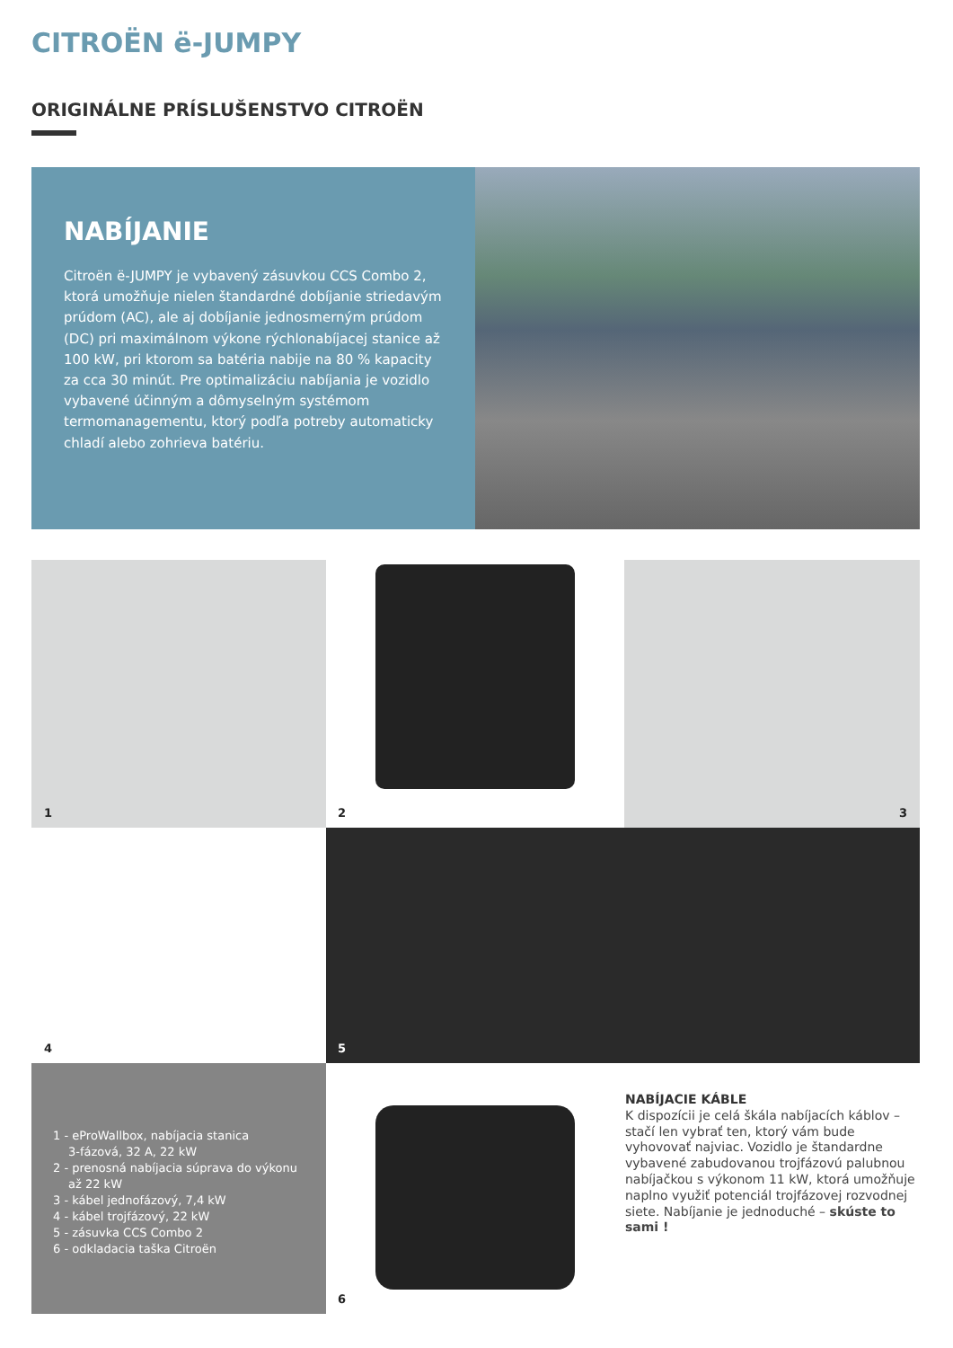CITROËN ë-JUMPY
ORIGINÁLNE PRÍSLUŠENSTVO CITROËN
NABÍJANIE
Citroën ë-JUMPY je vybavený zásuvkou CCS Combo 2, ktorá umožňuje nielen štandardné dobíjanie striedavým prúdom (AC), ale aj dobíjanie jednosmerným prúdom (DC) pri maximálnom výkone rýchlonabíjacej stanice až 100 kW, pri ktorom sa batéria nabije na 80 % kapacity za cca 30 minút. Pre optimalizáciu nabíjania je vozidlo vybavené účinným a dômyselným systémom termomanagementu, ktorý podľa potreby automaticky chladí alebo zohrieva batériu.
1 2 3
4 5
1 - eProWallbox, nabíjacia stanica
3-fázová, 32 A, 22 kW
2 - prenosná nabíjacia súprava do výkonu
až 22 kW
3 - kábel jednofázový, 7,4 kW
4 - kábel trojfázový, 22 kW
5 - zásuvka CCS Combo 2
6 - odkladacia taška Citroën
6
NABÍJACIE KÁBLE
K dispozícii je celá škála nabíjacích káblov – stačí len vybrať ten, ktorý vám bude vyhovovať najviac. Vozidlo je štandardne vybavené zabudovanou trojfázovú palubnou nabíjačkou s výkonom 11 kW, ktorá umožňuje naplno využiť potenciál trojfázovej rozvodnej siete. Nabíjanie je jednoduché – skúste to sami !